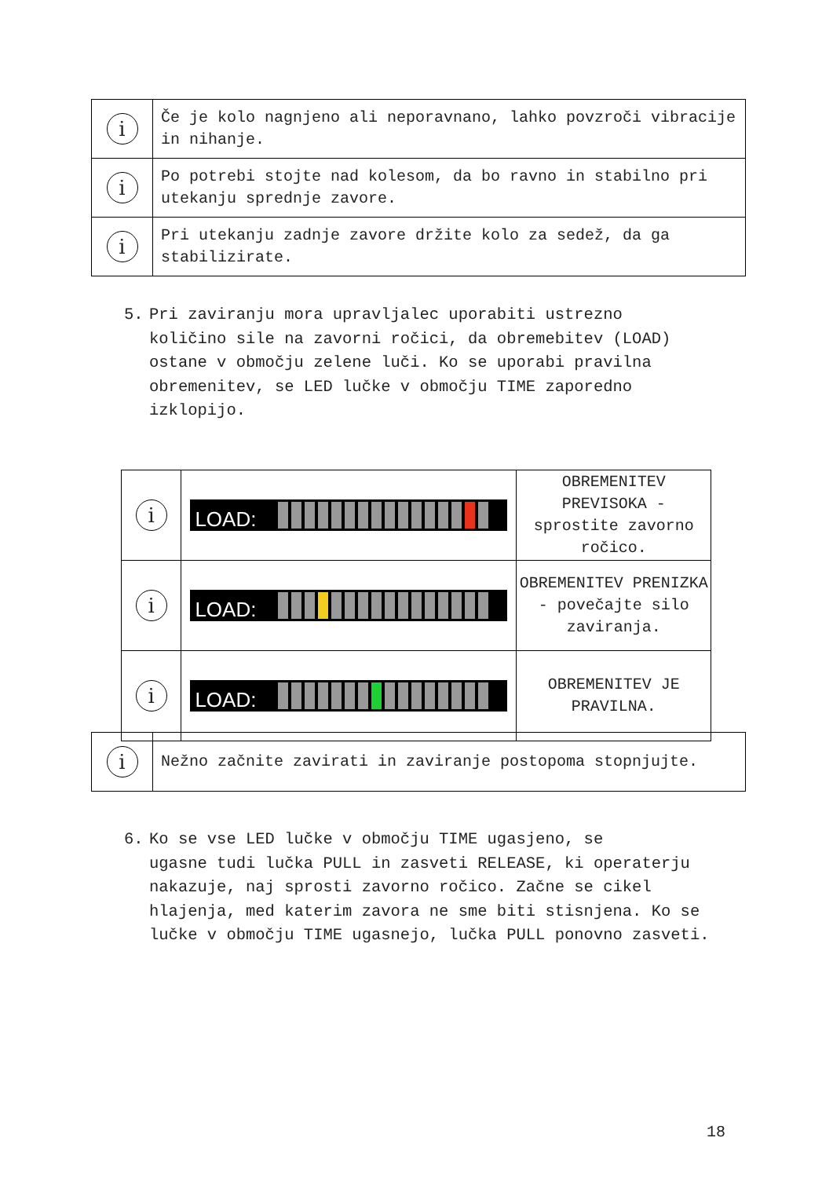| i | Če je kolo nagnjeno ali neporavnano, lahko povzroči vibracije in nihanje. |
| i | Po potrebi stojte nad kolesom, da bo ravno in stabilno pri utekanju sprednje zavore. |
| i | Pri utekanju zadnje zavore držite kolo za sedež, da ga stabilizirate. |
5. Pri zaviranju mora upravljalec uporabiti ustrezno
količino sile na zavorni ročici, da obremebitev (LOAD) ostane v območju zelene luči. Ko se uporabi pravilna obremenitev, se LED lučke v območju TIME zaporedno izklopijo.
| i | LOAD: | OBREMENITEV PREVISOKA - sprostite zavorno ročico. |
| i | LOAD: | OBREMENITEV PRENIZKA - povečajte silo zaviranja. |
| i | LOAD: | OBREMENITEV JE PRAVILNA. |
| i | Nežno začnite zavirati in zaviranje postopoma stopnjujte. |
6. Ko se vse LED lučke v območju TIME ugasjeno, se
ugasne tudi lučka PULL in zasveti RELEASE, ki operaterju nakazuje, naj sprosti zavorno ročico. Začne se cikel hlajenja, med katerim zavora ne sme biti stisnjena. Ko se lučke v območju TIME ugasnejo, lučka PULL ponovno zasveti.
18